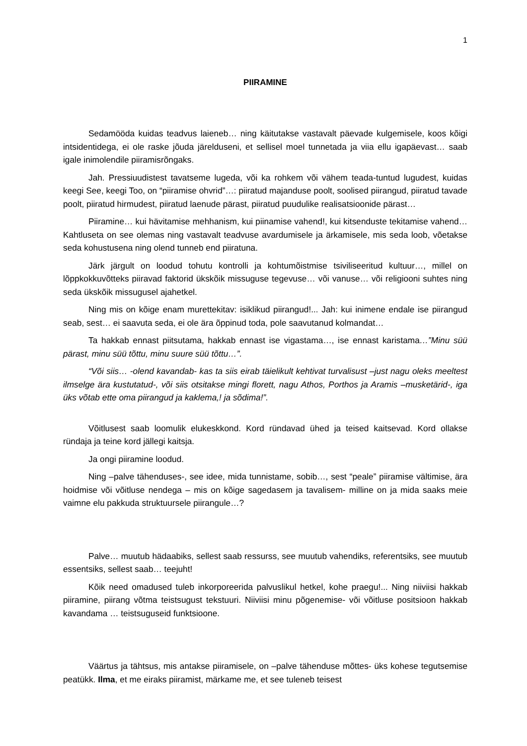1
PIIRAMINE
Sedamööda kuidas teadvus laieneb… ning käitutakse vastavalt päevade kulgemisele, koos kõigi intsidentidega, ei ole raske jõuda järelduseni, et sellisel moel tunnetada ja viia ellu igapäevast… saab igale inimolendile piiramisrõngaks.
Jah. Pressiuudistest tavatseme lugeda, või ka rohkem või vähem teada-tuntud lugudest, kuidas keegi See, keegi Too, on “piiramise ohvrid”…: piiratud majanduse poolt, soolised piirangud, piiratud tavade poolt, piiratud hirmudest, piiratud laenude pärast, piiratud puudulike realisatsioonide pärast…
Piiramine… kui hävitamise mehhanism, kui piinamise vahend!, kui kitsenduste tekitamise vahend… Kahtluseta on see olemas ning vastavalt teadvuse avardumisele ja ärkamisele, mis seda loob, võetakse seda kohustusena ning olend tunneb end piiratuna.
Järk järgult on loodud tohutu kontrolli ja kohtumõistmise tsiviliseeritud kultuur…, millel on lõppkokkuvõtteks piiravad faktorid ükskõik missuguse tegevuse… või vanuse… või religiooni suhtes ning seda ükskõik missugusel ajahetkel.
Ning mis on kõige enam murettekitav: isiklikud piirangud!... Jah: kui inimene endale ise piirangud seab, sest… ei saavuta seda, ei ole ära õppinud toda, pole saavutanud kolmandat…
Ta hakkab ennast piitsutama, hakkab ennast ise vigastama…, ise ennast karistama…”Minu süü pärast, minu süü tõttu, minu suure süü tõttu…”.
“Või siis… -olend kavandab- kas ta siis eirab täielikult kehtivat turvalisust –just nagu oleks meeltest ilmselge ära kustutatud-, või siis otsitakse mingi florett, nagu Athos, Porthos ja Aramis –musketärid-, iga üks võtab ette oma piirangud ja kaklema,! ja sõdima!”.
Võitlusest saab loomulik elukeskkond. Kord ründavad ühed ja teised kaitsevad. Kord ollakse ründaja ja teine kord jällegi kaitsja.
Ja ongi piiramine loodud.
Ning –palve tähenduses-, see idee, mida tunnistame, sobib…, sest “peale” piiramise vältimise, ära hoidmise või võitluse nendega – mis on kõige sagedasem ja tavalisem- milline on ja mida saaks meie vaimne elu pakkuda struktuursele piirangule…?
Palve… muutub hädaabiks, sellest saab ressurss, see muutub vahendiks, referentsiks, see muutub essentsiks, sellest saab… teejuht!
Kõik need omadused tuleb inkorporeerida palvuslikul hetkel, kohe praegu!... Ning niiviisi hakkab piiramine, piirang võtma teistsugust tekstuuri. Niiviisi minu põgenemise- või võitluse positsioon hakkab kavandama … teistsuguseid funktsioone.
Väärtus ja tähtsus, mis antakse piiramisele, on –palve tähenduse mõttes- üks kohese tegutsemise peatükk. Ilma, et me eiraks piiramist, märkame me, et see tuleneb teisest